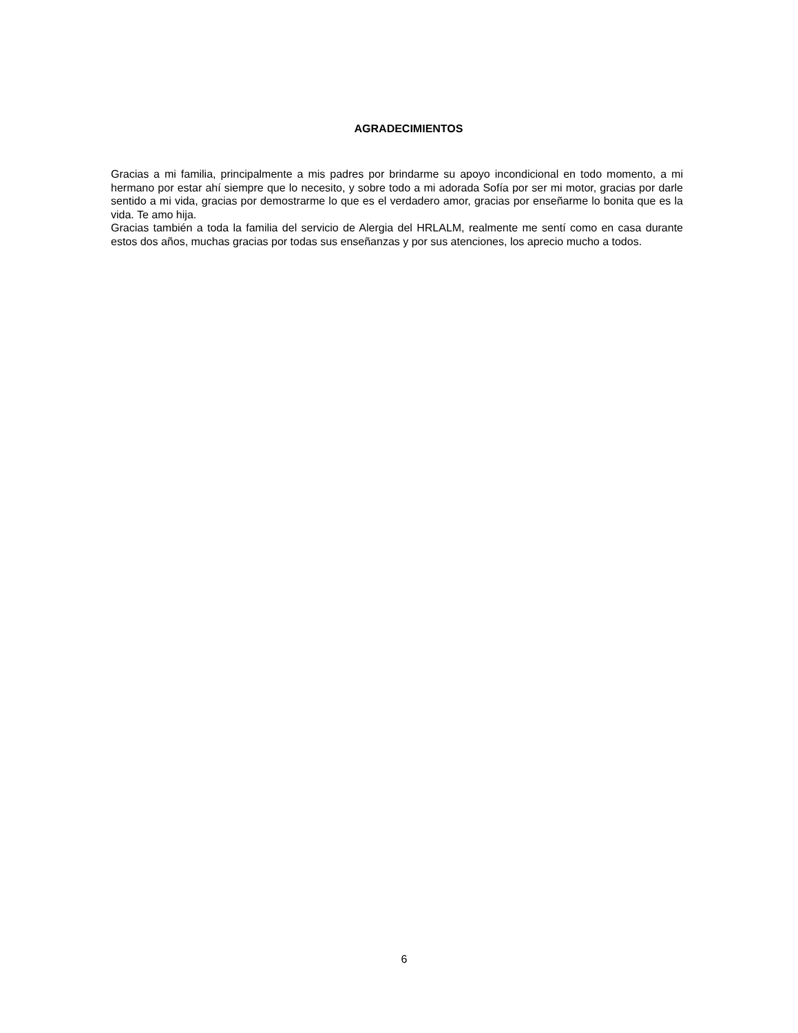AGRADECIMIENTOS
Gracias a mi familia, principalmente a mis padres por brindarme su apoyo incondicional en todo momento, a mi hermano por estar ahí siempre que lo necesito, y sobre todo a mi adorada Sofía por ser mi motor, gracias por darle sentido a mi vida, gracias por demostrarme lo que es el verdadero amor, gracias por enseñarme lo bonita que es la vida. Te amo hija.
Gracias también a toda la familia del servicio de Alergia del HRLALM, realmente me sentí como en casa durante estos dos años, muchas gracias por todas sus enseñanzas y por sus atenciones, los aprecio mucho a todos.
6